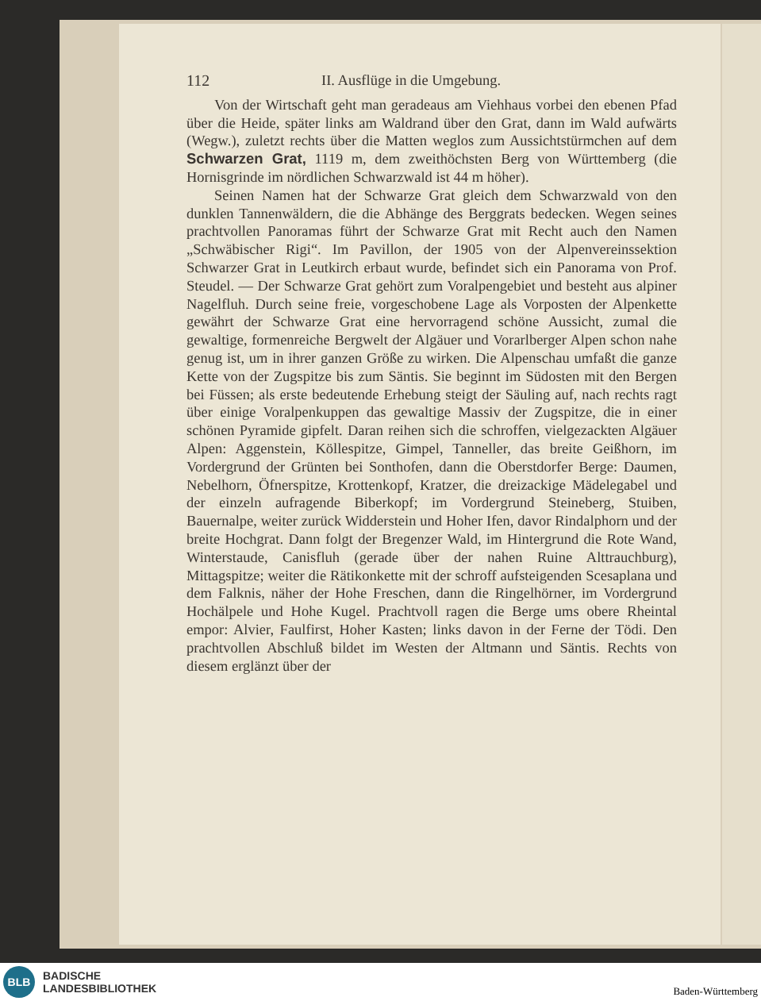112 II. Ausflüge in die Umgebung.
Von der Wirtschaft geht man geradeaus am Viehhaus vorbei den ebenen Pfad über die Heide, später links am Waldrand über den Grat, dann im Wald aufwärts (Wegw.), zuletzt rechts über die Matten weglos zum Aussichtstürmchen auf dem Schwarzen Grat, 1119 m, dem zweithöchsten Berg von Württemberg (die Hornisgrinde im nördlichen Schwarzwald ist 44 m höher).
Seinen Namen hat der Schwarze Grat gleich dem Schwarzwald von den dunklen Tannenwäldern, die die Abhänge des Berggrats bedecken. Wegen seines prachtvollen Panoramas führt der Schwarze Grat mit Recht auch den Namen „Schwäbischer Rigi“. Im Pavillon, der 1905 von der Alpenvereinssektion Schwarzer Grat in Leutkirch erbaut wurde, befindet sich ein Panorama von Prof. Steudel. — Der Schwarze Grat gehört zum Voralpengebiet und besteht aus alpiner Nagelfluh. Durch seine freie, vorgeschobene Lage als Vorposten der Alpenkette gewährt der Schwarze Grat eine hervorragend schöne Aussicht, zumal die gewaltige, formenreiche Bergwelt der Algäuer und Vorarlberger Alpen schon nahe genug ist, um in ihrer ganzen Größe zu wirken. Die Alpenschau umfaßt die ganze Kette von der Zugspitze bis zum Säntis. Sie beginnt im Südosten mit den Bergen bei Füssen; als erste bedeutende Erhebung steigt der Säuling auf, nach rechts ragt über einige Voralpenkuppen das gewaltige Massiv der Zugspitze, die in einer schönen Pyramide gipfelt. Daran reihen sich die schroffen, vielgezackten Algäuer Alpen: Aggenstein, Köllespitze, Gimpel, Tanneller, das breite Geißhorn, im Vordergrund der Grünten bei Sonthofen, dann die Oberstdorfer Berge: Daumen, Nebelhorn, Öfnerspitze, Krottenkopf, Kratzer, die dreizackige Mädelegabel und der einzeln aufragende Biberkopf; im Vordergrund Steineberg, Stuiben, Bauernalpe, weiter zurück Widderstein und Hoher Ifen, davor Rindalphorn und der breite Hochgrat. Dann folgt der Bregenzer Wald, im Hintergrund die Rote Wand, Winterstaude, Canisfluh (gerade über der nahen Ruine Alttrauchburg), Mittagspitze; weiter die Rätikonkette mit der schroff aufsteigenden Scesaplana und dem Falknis, näher der Hohe Freschen, dann die Ringelhörner, im Vordergrund Hochälpele und Hohe Kugel. Prachtvoll ragen die Berge ums obere Rheintal empor: Alvier, Faulfirst, Hoher Kasten; links davon in der Ferne der Tödi. Den prachtvollen Abschluß bildet im Westen der Altmann und Säntis. Rechts von diesem erglänzt über der
BLB
BADISCHE
LANDESBIBLIOTHEK
Baden-Württemberg